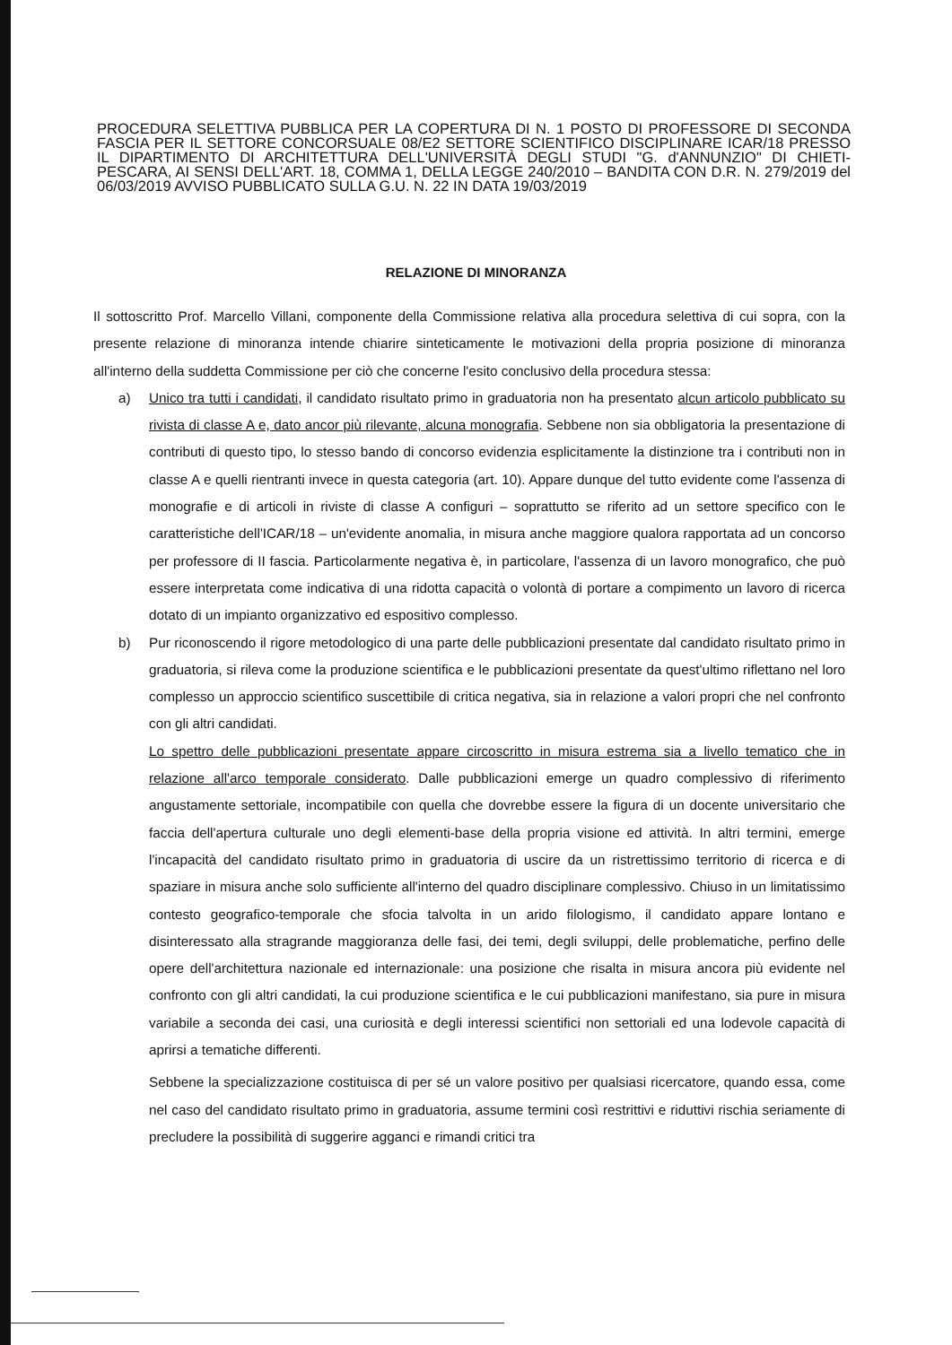PROCEDURA SELETTIVA PUBBLICA PER LA COPERTURA DI N. 1 POSTO DI PROFESSORE DI SECONDA FASCIA PER IL SETTORE CONCORSUALE 08/E2 SETTORE SCIENTIFICO DISCIPLINARE ICAR/18 PRESSO IL DIPARTIMENTO DI ARCHITETTURA DELL'UNIVERSITÀ DEGLI STUDI "G. d'ANNUNZIO" DI CHIETI-PESCARA, AI SENSI DELL'ART. 18, COMMA 1, DELLA LEGGE 240/2010 – BANDITA CON D.R. N. 279/2019 del 06/03/2019 AVVISO PUBBLICATO SULLA G.U. N. 22 IN DATA 19/03/2019
RELAZIONE DI MINORANZA
Il sottoscritto Prof. Marcello Villani, componente della Commissione relativa alla procedura selettiva di cui sopra, con la presente relazione di minoranza intende chiarire sinteticamente le motivazioni della propria posizione di minoranza all'interno della suddetta Commissione per ciò che concerne l'esito conclusivo della procedura stessa:
a) Unico tra tutti i candidati, il candidato risultato primo in graduatoria non ha presentato alcun articolo pubblicato su rivista di classe A e, dato ancor più rilevante, alcuna monografia. Sebbene non sia obbligatoria la presentazione di contributi di questo tipo, lo stesso bando di concorso evidenzia esplicitamente la distinzione tra i contributi non in classe A e quelli rientranti invece in questa categoria (art. 10). Appare dunque del tutto evidente come l'assenza di monografie e di articoli in riviste di classe A configuri – soprattutto se riferito ad un settore specifico con le caratteristiche dell'ICAR/18 – un'evidente anomalia, in misura anche maggiore qualora rapportata ad un concorso per professore di II fascia. Particolarmente negativa è, in particolare, l'assenza di un lavoro monografico, che può essere interpretata come indicativa di una ridotta capacità o volontà di portare a compimento un lavoro di ricerca dotato di un impianto organizzativo ed espositivo complesso.
b) Pur riconoscendo il rigore metodologico di una parte delle pubblicazioni presentate dal candidato risultato primo in graduatoria, si rileva come la produzione scientifica e le pubblicazioni presentate da quest'ultimo riflettano nel loro complesso un approccio scientifico suscettibile di critica negativa, sia in relazione a valori propri che nel confronto con gli altri candidati.
Lo spettro delle pubblicazioni presentate appare circoscritto in misura estrema sia a livello tematico che in relazione all'arco temporale considerato. Dalle pubblicazioni emerge un quadro complessivo di riferimento angustamente settoriale, incompatibile con quella che dovrebbe essere la figura di un docente universitario che faccia dell'apertura culturale uno degli elementi-base della propria visione ed attività. In altri termini, emerge l'incapacità del candidato risultato primo in graduatoria di uscire da un ristrettissimo territorio di ricerca e di spaziare in misura anche solo sufficiente all'interno del quadro disciplinare complessivo. Chiuso in un limitatissimo contesto geografico-temporale che sfocia talvolta in un arido filologismo, il candidato appare lontano e disinteressato alla stragrande maggioranza delle fasi, dei temi, degli sviluppi, delle problematiche, perfino delle opere dell'architettura nazionale ed internazionale: una posizione che risalta in misura ancora più evidente nel confronto con gli altri candidati, la cui produzione scientifica e le cui pubblicazioni manifestano, sia pure in misura variabile a seconda dei casi, una curiosità e degli interessi scientifici non settoriali ed una lodevole capacità di aprirsi a tematiche differenti.
Sebbene la specializzazione costituisca di per sé un valore positivo per qualsiasi ricercatore, quando essa, come nel caso del candidato risultato primo in graduatoria, assume termini così restrittivi e riduttivi rischia seriamente di precludere la possibilità di suggerire agganci e rimandi critici tra